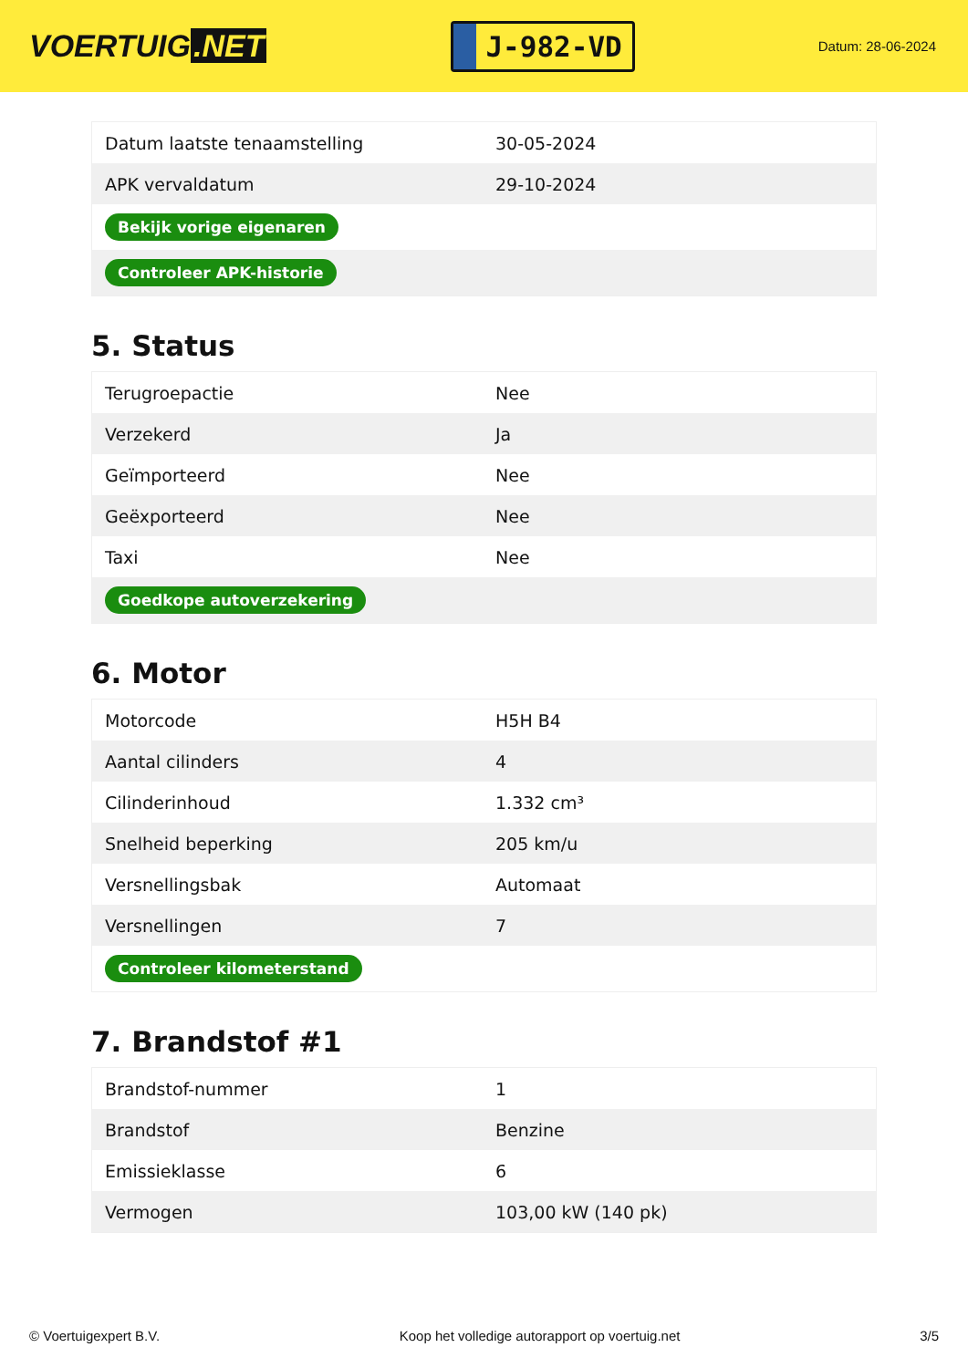VOERTUIG.NET
J-982-VD
Datum: 28-06-2024
| Datum laatste tenaamstelling | 30-05-2024 |
| APK vervaldatum | 29-10-2024 |
| Bekijk vorige eigenaren | |
| Controleer APK-historie | |
5. Status
| Terugroepactie | Nee |
| Verzekerd | Ja |
| Geïmporteerd | Nee |
| Geëxporteerd | Nee |
| Taxi | Nee |
| Goedkope autoverzekering | |
6. Motor
| Motorcode | H5H B4 |
| Aantal cilinders | 4 |
| Cilinderinhoud | 1.332 cm³ |
| Snelheid beperking | 205 km/u |
| Versnellingsbak | Automaat |
| Versnellingen | 7 |
| Controleer kilometerstand | |
7. Brandstof #1
| Brandstof-nummer | 1 |
| Brandstof | Benzine |
| Emissieklasse | 6 |
| Vermogen | 103,00 kW (140 pk) |
© Voertuigexpert B.V. Koop het volledige autorapport op voertuig.net 3/5